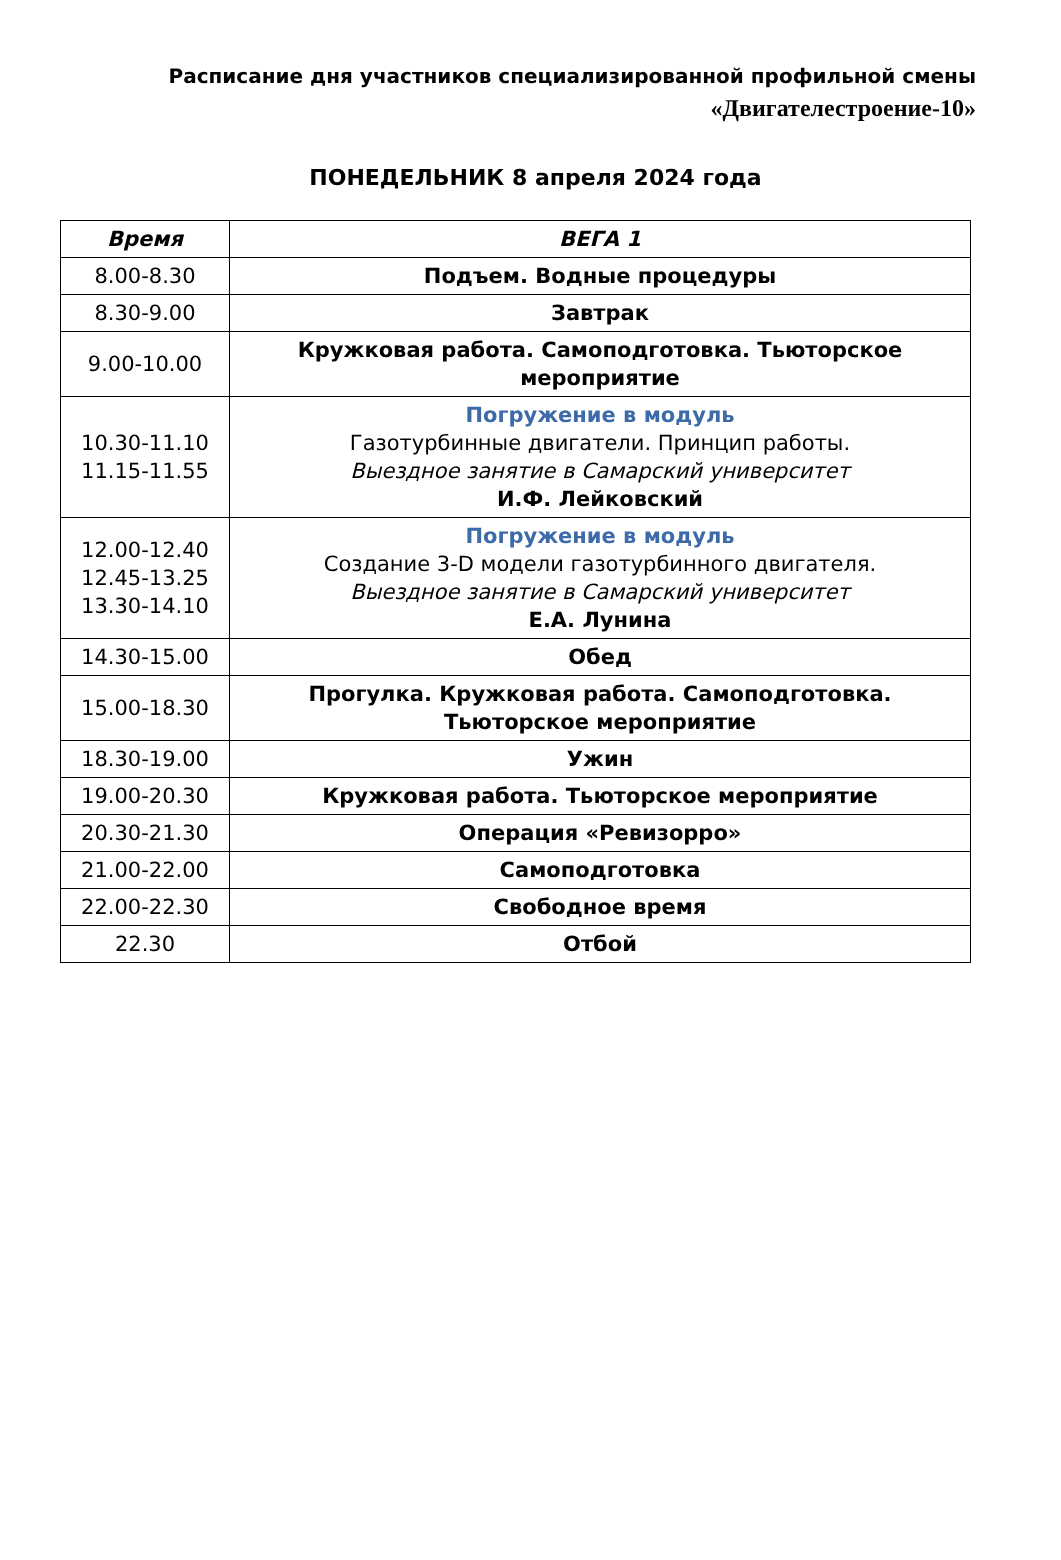Расписание дня участников специализированной профильной смены
«Двигателестроение-10»
ПОНЕДЕЛЬНИК 8 апреля 2024 года
| Время | ВЕГА 1 |
| --- | --- |
| 8.00-8.30 | Подъем. Водные процедуры |
| 8.30-9.00 | Завтрак |
| 9.00-10.00 | Кружковая работа. Самоподготовка. Тьюторское мероприятие |
| 10.30-11.10 11.15-11.55 | Погружение в модуль Газотурбинные двигатели. Принцип работы. Выездное занятие в Самарский университет И.Ф. Лейковский |
| 12.00-12.40 12.45-13.25 13.30-14.10 | Погружение в модуль Создание 3-D модели газотурбинного двигателя. Выездное занятие в Самарский университет Е.А. Лунина |
| 14.30-15.00 | Обед |
| 15.00-18.30 | Прогулка. Кружковая работа. Самоподготовка. Тьюторское мероприятие |
| 18.30-19.00 | Ужин |
| 19.00-20.30 | Кружковая работа. Тьюторское мероприятие |
| 20.30-21.30 | Операция «Ревизорро» |
| 21.00-22.00 | Самоподготовка |
| 22.00-22.30 | Свободное время |
| 22.30 | Отбой |